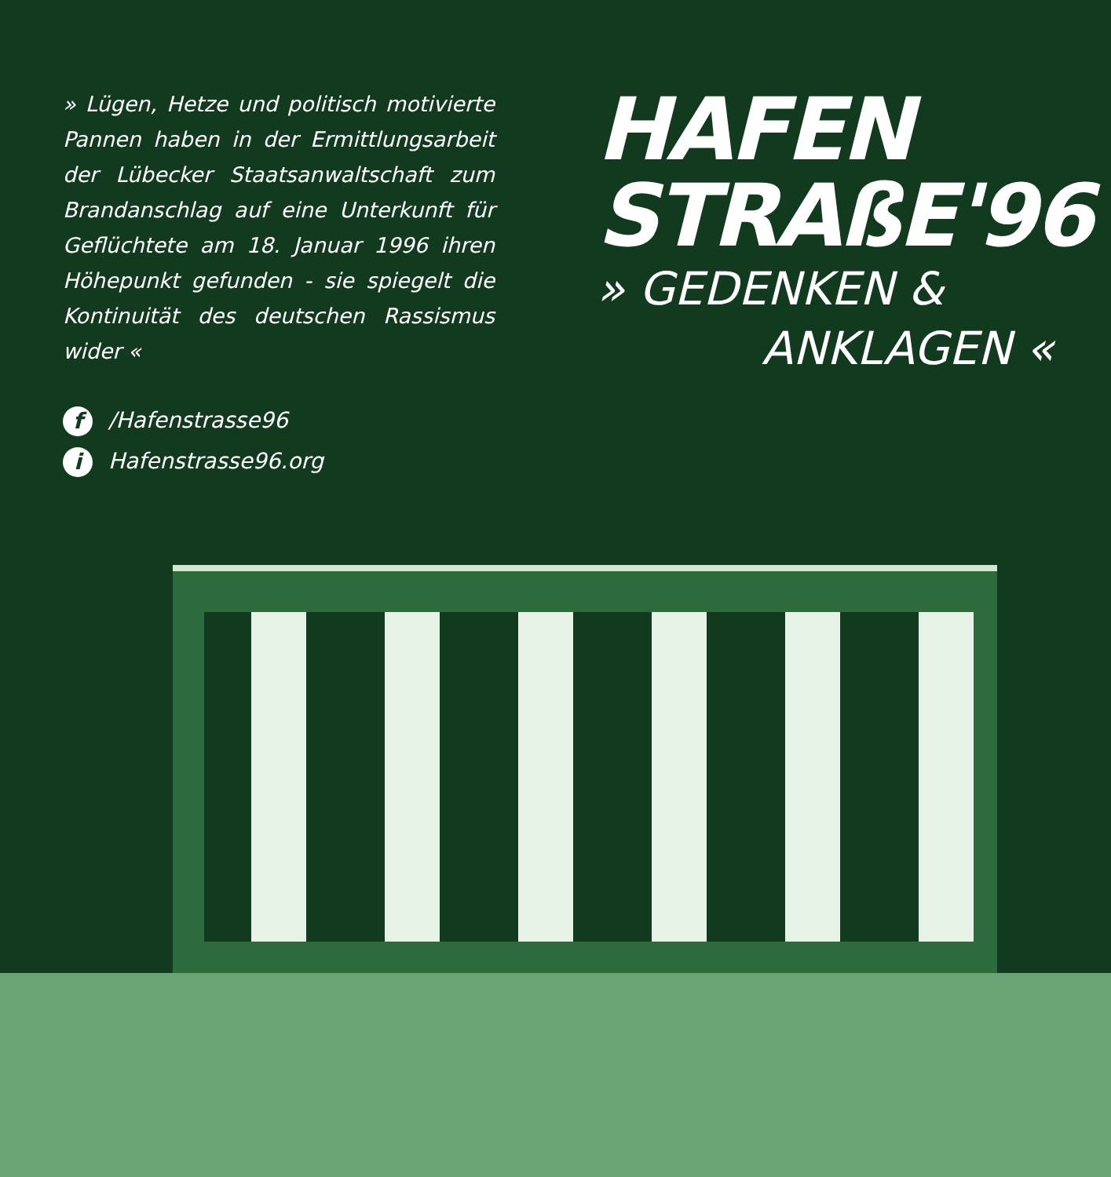» Lügen, Hetze und politisch motivierte Pannen haben in der Ermittlungsarbeit der Lübecker Staatsanwaltschaft zum Brandanschlag auf eine Unterkunft für Geflüchtete am 18. Januar 1996 ihren Höhepunkt gefunden - sie spiegelt die Kontinuität des deutschen Rassismus wider «
f /Hafenstrasse96
i Hafenstrasse96.org
HAFEN
STRAßE'96
» GEDENKEN &
ANKLAGEN «